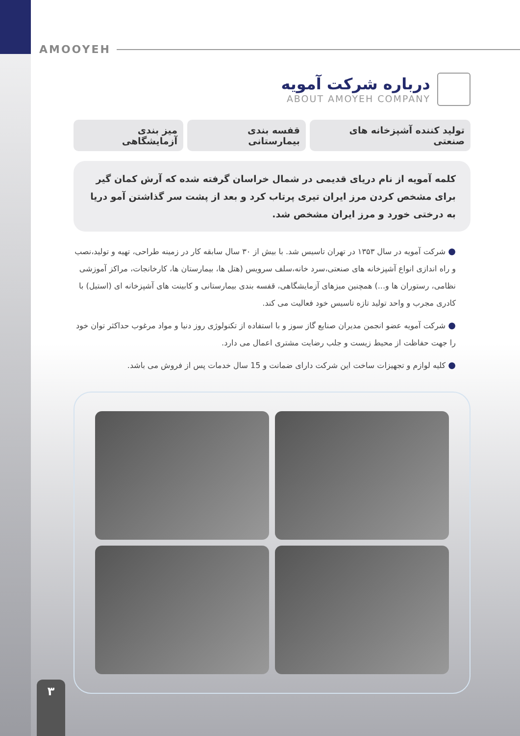AMOOYEH
درباره شرکت آمویه
ABOUT AMOYEH COMPANY
تولید کننده آشپزخانه های صنعتی قفسه بندی بیمارستانی میز بندی آزمایشگاهی
کلمه آمویه از نام دریای قدیمی در شمال خراسان گرفته شده که آرش کمان گیر برای مشخص کردن مرز ایران تیری پرتاب کرد و بعد از پشت سر گذاشتن آمو دریا به درختی خورد و مرز ایران مشخص شد.
● شرکت آمویه در سال ۱۳۵۳ در تهران تاسیس شد. با بیش از ۳۰ سال سابقه کار در زمینه طراحی، تهیه و تولید،نصب و راه اندازی انواع آشپزخانه های صنعتی،سرد خانه،سلف سرویس (هتل ها، بیمارستان ها، کارخانجات، مراکز آموزشی نظامی، رستوران ها و...) همچنین میزهای آزمایشگاهی، قفسه بندی بیمارستانی و کابینت های آشپزخانه ای (استیل) با کادری مجرب و واحد تولید تازه تاسیس خود فعالیت می کند.
● شرکت آمویه عضو انجمن مدیران صنایع گاز سوز و با استفاده از تکنولوژی روز دنیا و مواد مرغوب حداکثر توان خود را جهت حفاظت از محیط زیست و جلب رضایت مشتری اعمال می دارد.
● کلیه لوازم و تجهیزات ساخت این شرکت دارای ضمانت و 15 سال خدمات پس از فروش می باشد.
۳